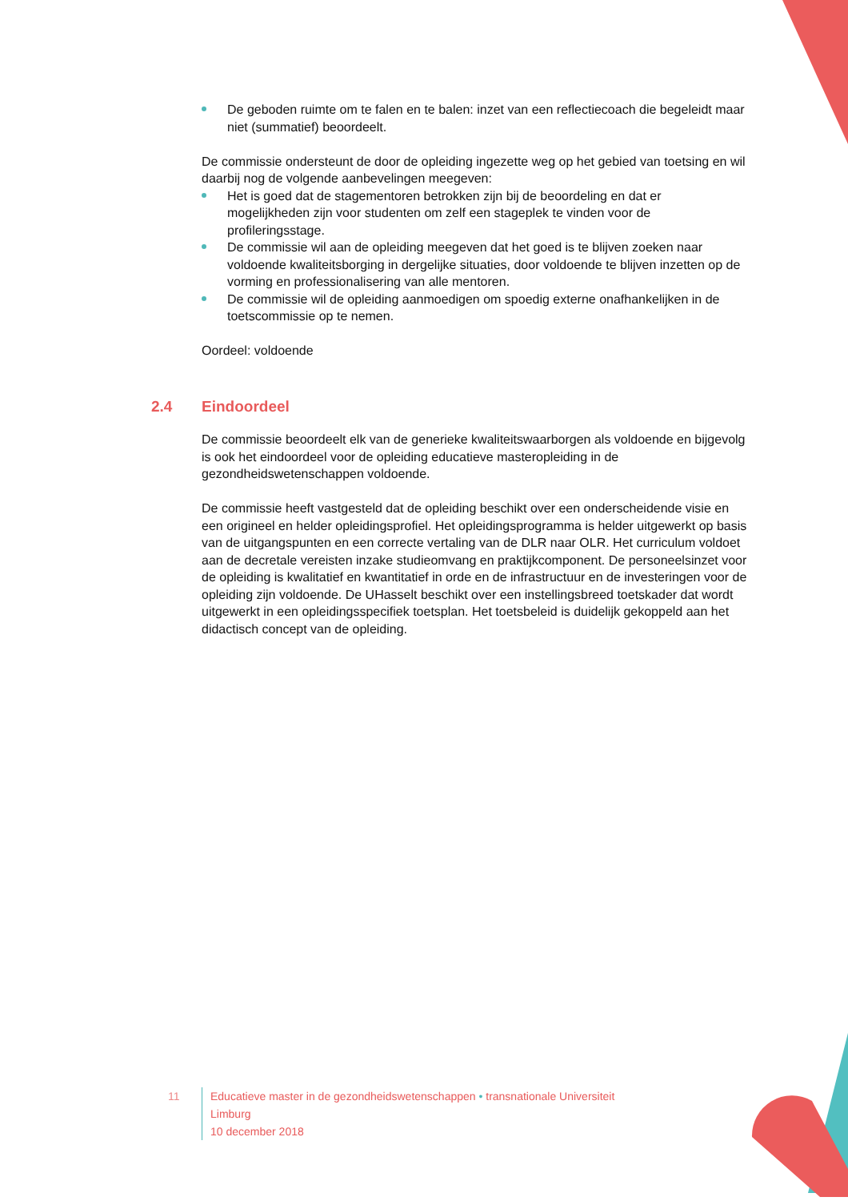De geboden ruimte om te falen en te balen: inzet van een reflectiecoach die begeleidt maar niet (summatief) beoordeelt.
De commissie ondersteunt de door de opleiding ingezette weg op het gebied van toetsing en wil daarbij nog de volgende aanbevelingen meegeven:
Het is goed dat de stagementoren betrokken zijn bij de beoordeling en dat er mogelijkheden zijn voor studenten om zelf een stageplek te vinden voor de profileringsstage.
De commissie wil aan de opleiding meegeven dat het goed is te blijven zoeken naar voldoende kwaliteitsborging in dergelijke situaties, door voldoende te blijven inzetten op de vorming en professionalisering van alle mentoren.
De commissie wil de opleiding aanmoedigen om spoedig externe onafhankelijken in de toetscommissie op te nemen.
Oordeel: voldoende
2.4 Eindoordeel
De commissie beoordeelt elk van de generieke kwaliteitswaarborgen als voldoende en bijgevolg is ook het eindoordeel voor de opleiding educatieve masteropleiding in de gezondheidswetenschappen voldoende.
De commissie heeft vastgesteld dat de opleiding beschikt over een onderscheidende visie en een origineel en helder opleidingsprofiel. Het opleidingsprogramma is helder uitgewerkt op basis van de uitgangspunten en een correcte vertaling van de DLR naar OLR. Het curriculum voldoet aan de decretale vereisten inzake studieomvang en praktijkcomponent. De personeelsinzet voor de opleiding is kwalitatief en kwantitatief in orde en de infrastructuur en de investeringen voor de opleiding zijn voldoende. De UHasselt beschikt over een instellingsbreed toetskader dat wordt uitgewerkt in een opleidingsspecifiek toetsplan. Het toetsbeleid is duidelijk gekoppeld aan het didactisch concept van de opleiding.
11 Educatieve master in de gezondheidswetenschappen • transnationale Universiteit Limburg
10 december 2018